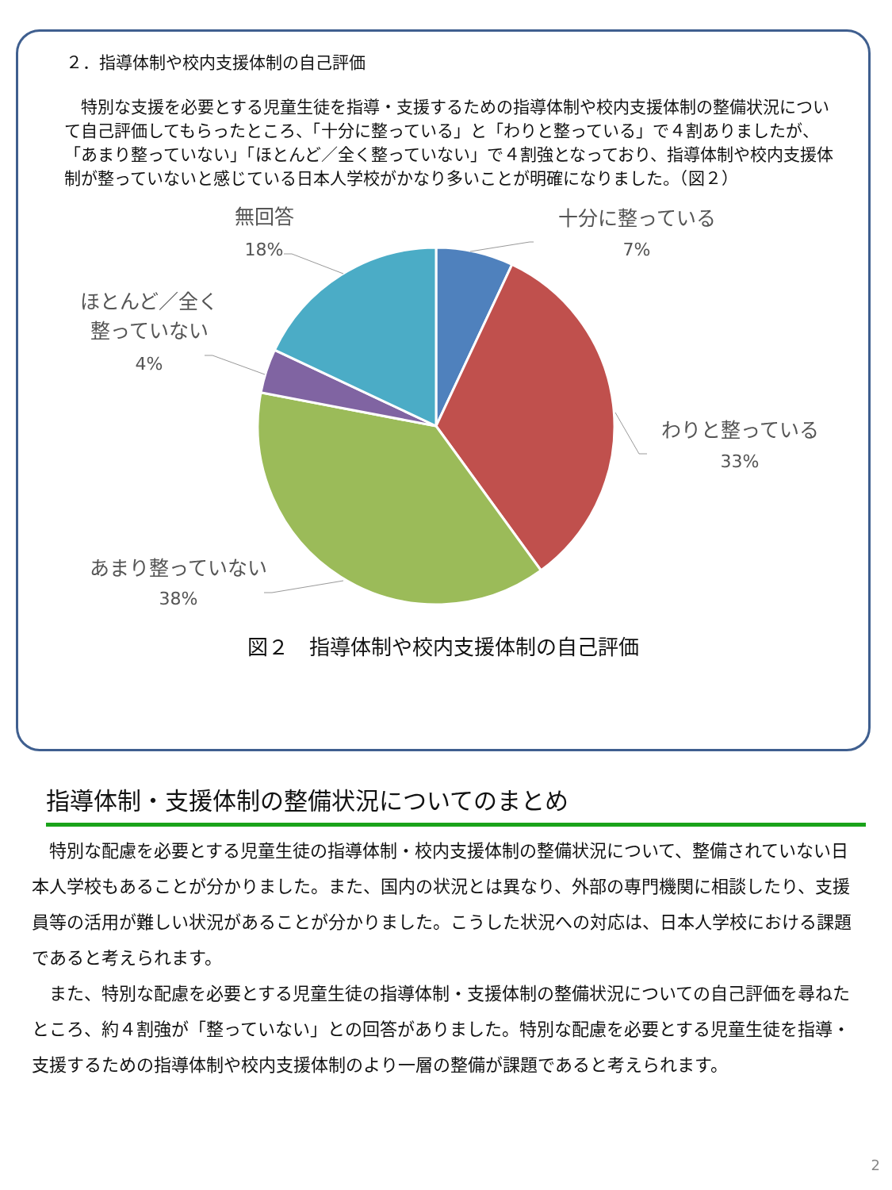２．指導体制や校内支援体制の自己評価
　特別な支援を必要とする児童生徒を指導・支援するための指導体制や校内支援体制の整備状況について自己評価してもらったところ、「十分に整っている」と「わりと整っている」で４割ありましたが、「あまり整っていない」「ほとんど／全く整っていない」で４割強となっており、指導体制や校内支援体制が整っていないと感じている日本人学校がかなり多いことが明確になりました。（図２）
無回答
18%
十分に整っている
7%
わりと整っている
33%
ほとんど／全く
整っていない
4%
あまり整っていない
38%
図２　指導体制や校内支援体制の自己評価
指導体制・支援体制の整備状況についてのまとめ
　特別な配慮を必要とする児童生徒の指導体制・校内支援体制の整備状況について、整備されていない日本人学校もあることが分かりました。また、国内の状況とは異なり、外部の専門機関に相談したり、支援員等の活用が難しい状況があることが分かりました。こうした状況への対応は、日本人学校における課題であると考えられます。
　また、特別な配慮を必要とする児童生徒の指導体制・支援体制の整備状況についての自己評価を尋ねたところ、約４割強が「整っていない」との回答がありました。特別な配慮を必要とする児童生徒を指導・支援するための指導体制や校内支援体制のより一層の整備が課題であると考えられます。
2